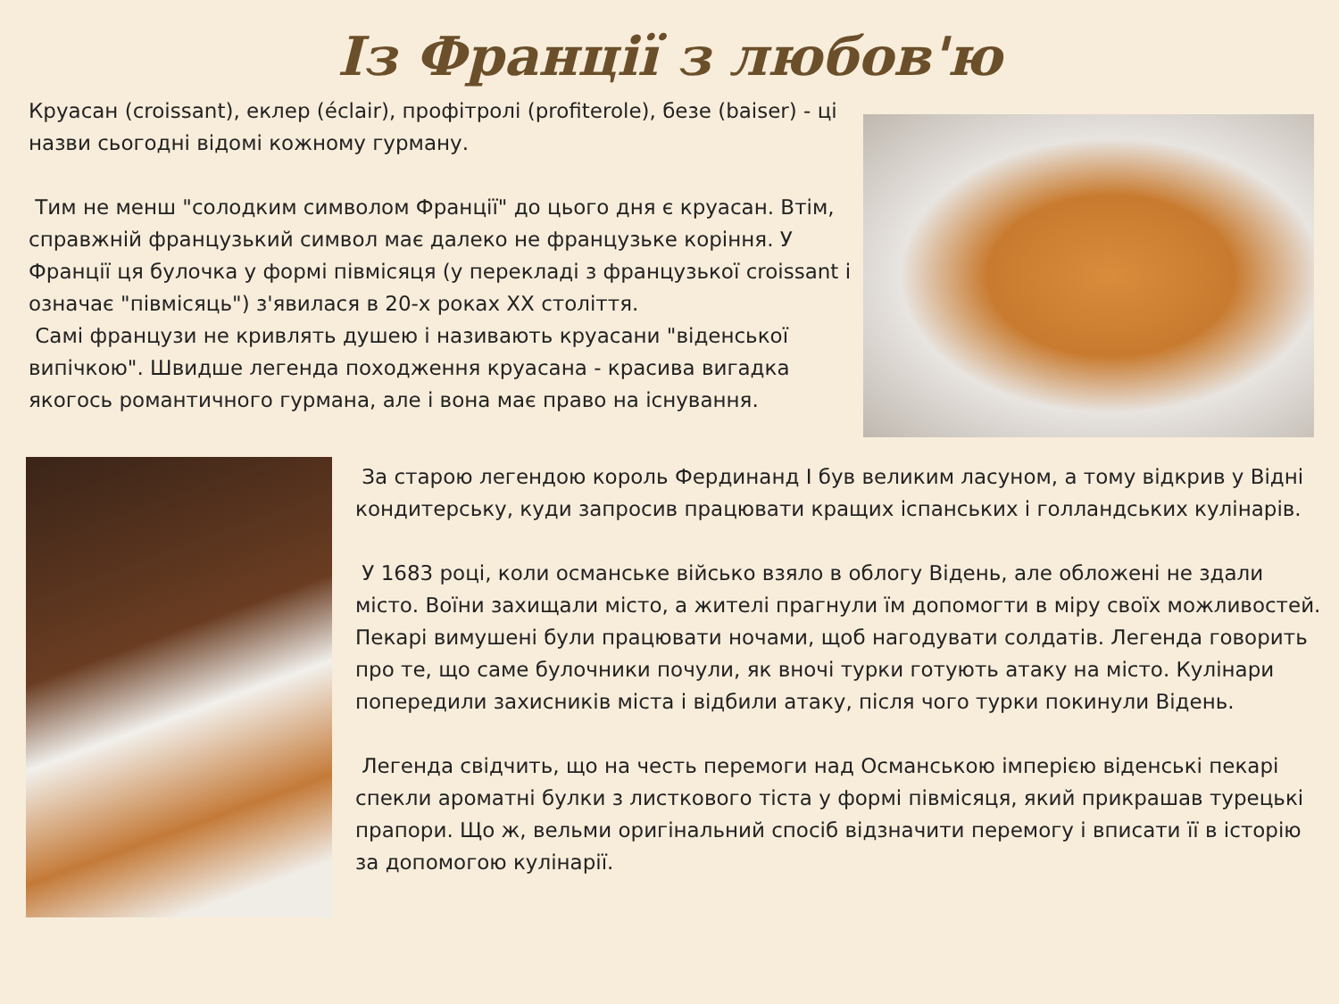Із Франції з любов'ю
Круасан (croissant), еклер (éclair), профітролі (profiterole), безе (baiser) - ці назви сьогодні відомі кожному гурману.
Тим не менш "солодким символом Франції" до цього дня є круасан. Втім, справжній французький символ має далеко не французьке коріння. У Франції ця булочка у формі півмісяця (у перекладі з французької croissant і означає "півмісяць") з'явилася в 20-х роках XX століття.
Самі французи не кривлять душею і називають круасани "віденської випічкою". Швидше легенда походження круасана - красива вигадка якогось романтичного гурмана, але і вона має право на існування.
За старою легендою король Фердинанд I був великим ласуном, а тому відкрив у Відні кондитерську, куди запросив працювати кращих іспанських і голландських кулінарів.
У 1683 році, коли османське військо взяло в облогу Відень, але обложені не здали місто. Воїни захищали місто, а жителі прагнули їм допомогти в міру своїх можливостей. Пекарі вимушені були працювати ночами, щоб нагодувати солдатів. Легенда говорить про те, що саме булочники почули, як вночі турки готують атаку на місто. Кулінари попередили захисників міста і відбили атаку, після чого турки покинули Відень.
Легенда свідчить, що на честь перемоги над Османською імперією віденські пекарі спекли ароматні булки з листкового тіста у формі півмісяця, який прикрашав турецькі прапори. Що ж, вельми оригінальний спосіб відзначити перемогу і вписати її в історію за допомогою кулінарії.